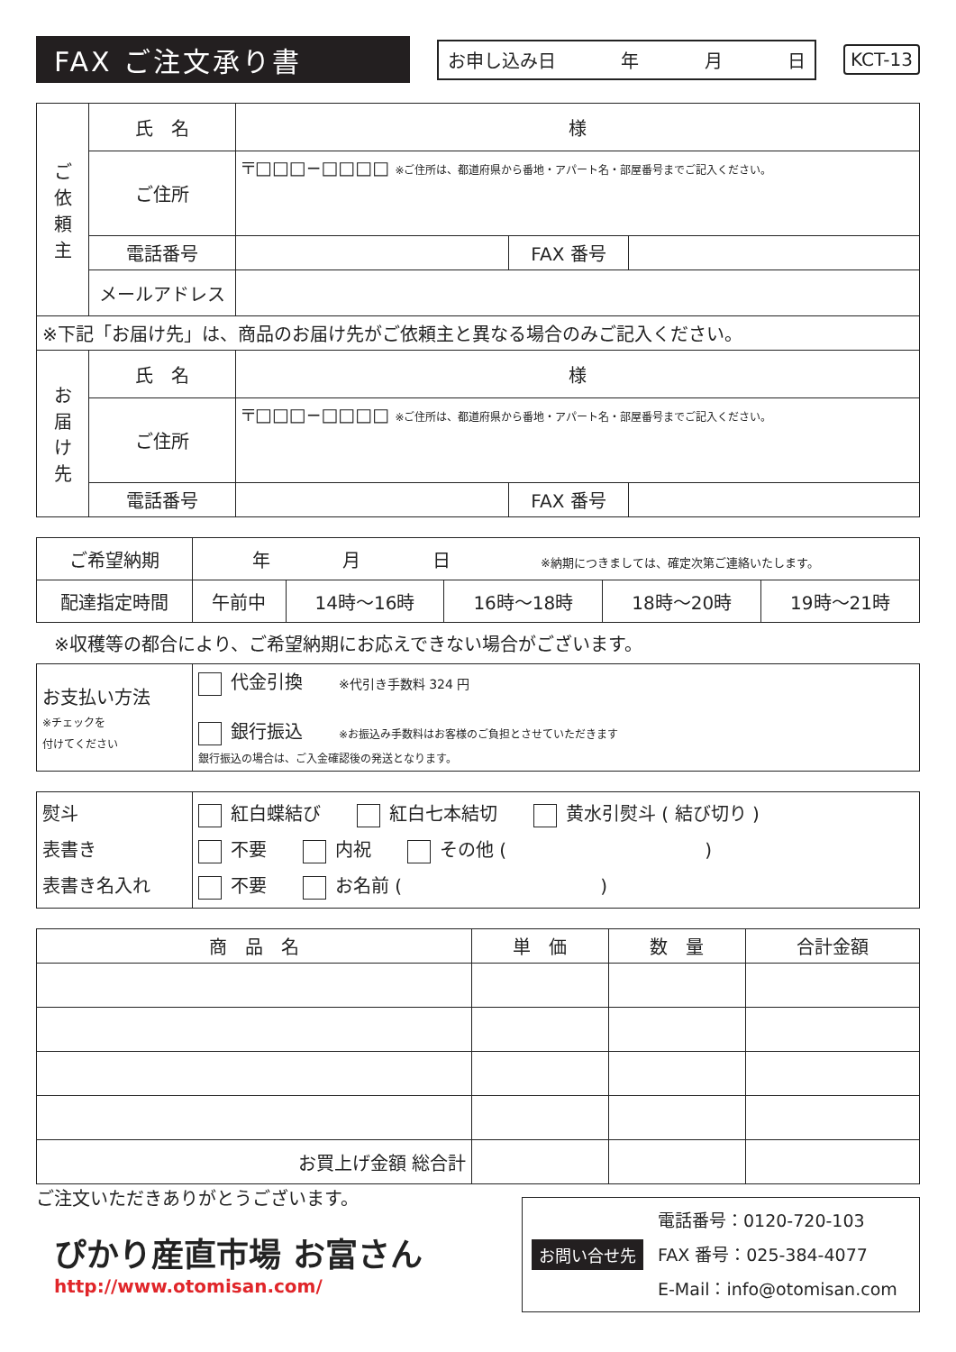FAX ご注文承り書
お申し込み日 年 月 日
KCT-13
| ご 依 頼 主 | 氏 名 | 様 | | |
| | ご住所 | 〒□□□−□□□□ ※ご住所は、都道府県から番地・アパート名・部屋番号までご記入ください。 | | |
| | 電話番号 | | FAX 番号 | |
| | メールアドレス | | | |
| ※下記「お届け先」は、商品のお届け先がご依頼主と異なる場合のみご記入ください。 | | | | |
| お 届 け 先 | 氏 名 | 様 | | |
| | ご住所 | 〒□□□−□□□□ ※ご住所は、都道府県から番地・アパート名・部屋番号までご記入ください。 | | |
| | 電話番号 | | FAX 番号 | |
| ご希望納期 | 年 月 日 ※納期につきましては、確定次第ご連絡いたします。 | | | | |
| 配達指定時間 | 午前中 | 14時〜16時 | 16時〜18時 | 18時〜20時 | 19時〜21時 |
※収穫等の都合により、ご希望納期にお応えできない場合がございます。
| お支払い方法 ※チェックを 付けてください | 代金引換 ※代引き手数料 324 円 銀行振込 ※お振込み手数料はお客様のご負担とさせていただきます 銀行振込の場合は、ご入金確認後の発送となります。 |
| 熨斗 表書き 表書き名入れ | 紅白蝶結び 紅白七本結切 黄水引熨斗 ( 結び切り ) 不要 内祝 その他 ( ) 不要 お名前 ( ) |
| 商 品 名 | 単 価 | 数 量 | 合計金額 |
| --- | --- | --- | --- |
| お買上げ金額 総合計 | | | |
ご注文いただきありがとうございます。
ぴかり産直市場 お富さん
http://www.otomisan.com/
お問い合せ先
電話番号：0120-720-103
FAX 番号：025-384-4077
E-Mail：info@otomisan.com